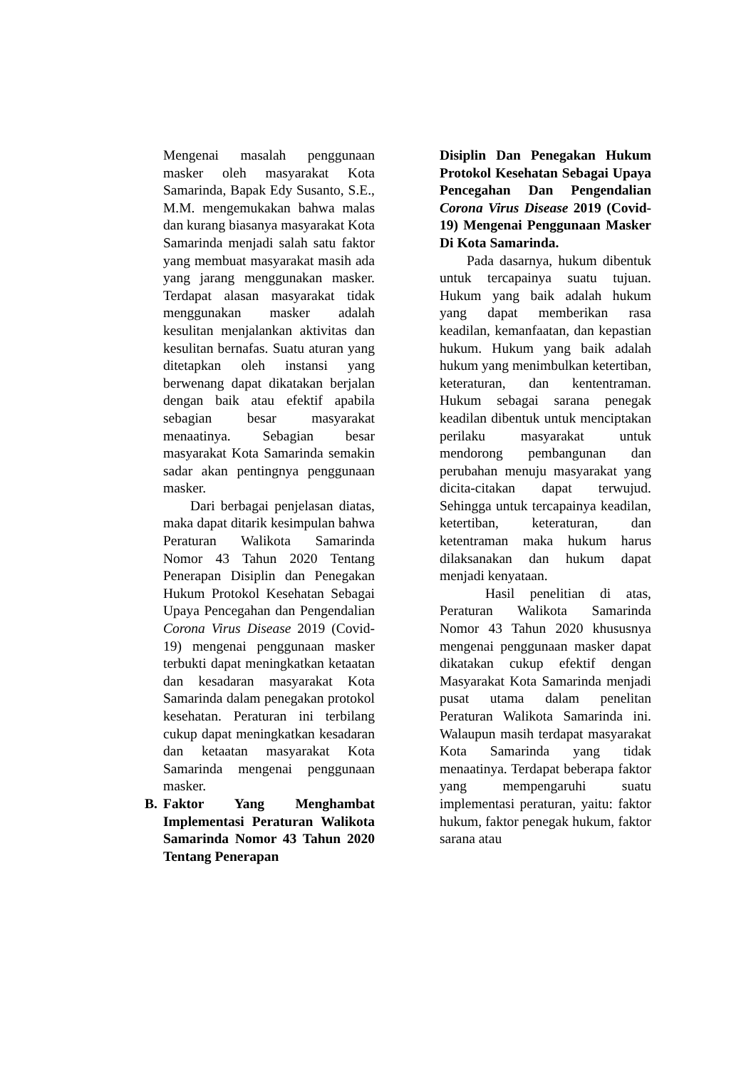Mengenai masalah penggunaan masker oleh masyarakat Kota Samarinda, Bapak Edy Susanto, S.E., M.M. mengemukakan bahwa malas dan kurang biasanya masyarakat Kota Samarinda menjadi salah satu faktor yang membuat masyarakat masih ada yang jarang menggunakan masker. Terdapat alasan masyarakat tidak menggunakan masker adalah kesulitan menjalankan aktivitas dan kesulitan bernafas. Suatu aturan yang ditetapkan oleh instansi yang berwenang dapat dikatakan berjalan dengan baik atau efektif apabila sebagian besar masyarakat menaatinya. Sebagian besar masyarakat Kota Samarinda semakin sadar akan pentingnya penggunaan masker.
Dari berbagai penjelasan diatas, maka dapat ditarik kesimpulan bahwa Peraturan Walikota Samarinda Nomor 43 Tahun 2020 Tentang Penerapan Disiplin dan Penegakan Hukum Protokol Kesehatan Sebagai Upaya Pencegahan dan Pengendalian Corona Virus Disease 2019 (Covid-19) mengenai penggunaan masker terbukti dapat meningkatkan ketaatan dan kesadaran masyarakat Kota Samarinda dalam penegakan protokol kesehatan. Peraturan ini terbilang cukup dapat meningkatkan kesadaran dan ketaatan masyarakat Kota Samarinda mengenai penggunaan masker.
B. Faktor Yang Menghambat Implementasi Peraturan Walikota Samarinda Nomor 43 Tahun 2020 Tentang Penerapan
Disiplin Dan Penegakan Hukum Protokol Kesehatan Sebagai Upaya Pencegahan Dan Pengendalian Corona Virus Disease 2019 (Covid-19) Mengenai Penggunaan Masker Di Kota Samarinda.
Pada dasarnya, hukum dibentuk untuk tercapainya suatu tujuan. Hukum yang baik adalah hukum yang dapat memberikan rasa keadilan, kemanfaatan, dan kepastian hukum. Hukum yang baik adalah hukum yang menimbulkan ketertiban, keteraturan, dan kententraman. Hukum sebagai sarana penegak keadilan dibentuk untuk menciptakan perilaku masyarakat untuk mendorong pembangunan dan perubahan menuju masyarakat yang dicita-citakan dapat terwujud. Sehingga untuk tercapainya keadilan, ketertiban, keteraturan, dan ketentraman maka hukum harus dilaksanakan dan hukum dapat menjadi kenyataan.
Hasil penelitian di atas, Peraturan Walikota Samarinda Nomor 43 Tahun 2020 khususnya mengenai penggunaan masker dapat dikatakan cukup efektif dengan Masyarakat Kota Samarinda menjadi pusat utama dalam penelitan Peraturan Walikota Samarinda ini. Walaupun masih terdapat masyarakat Kota Samarinda yang tidak menaatinya. Terdapat beberapa faktor yang mempengaruhi suatu implementasi peraturan, yaitu: faktor hukum, faktor penegak hukum, faktor sarana atau